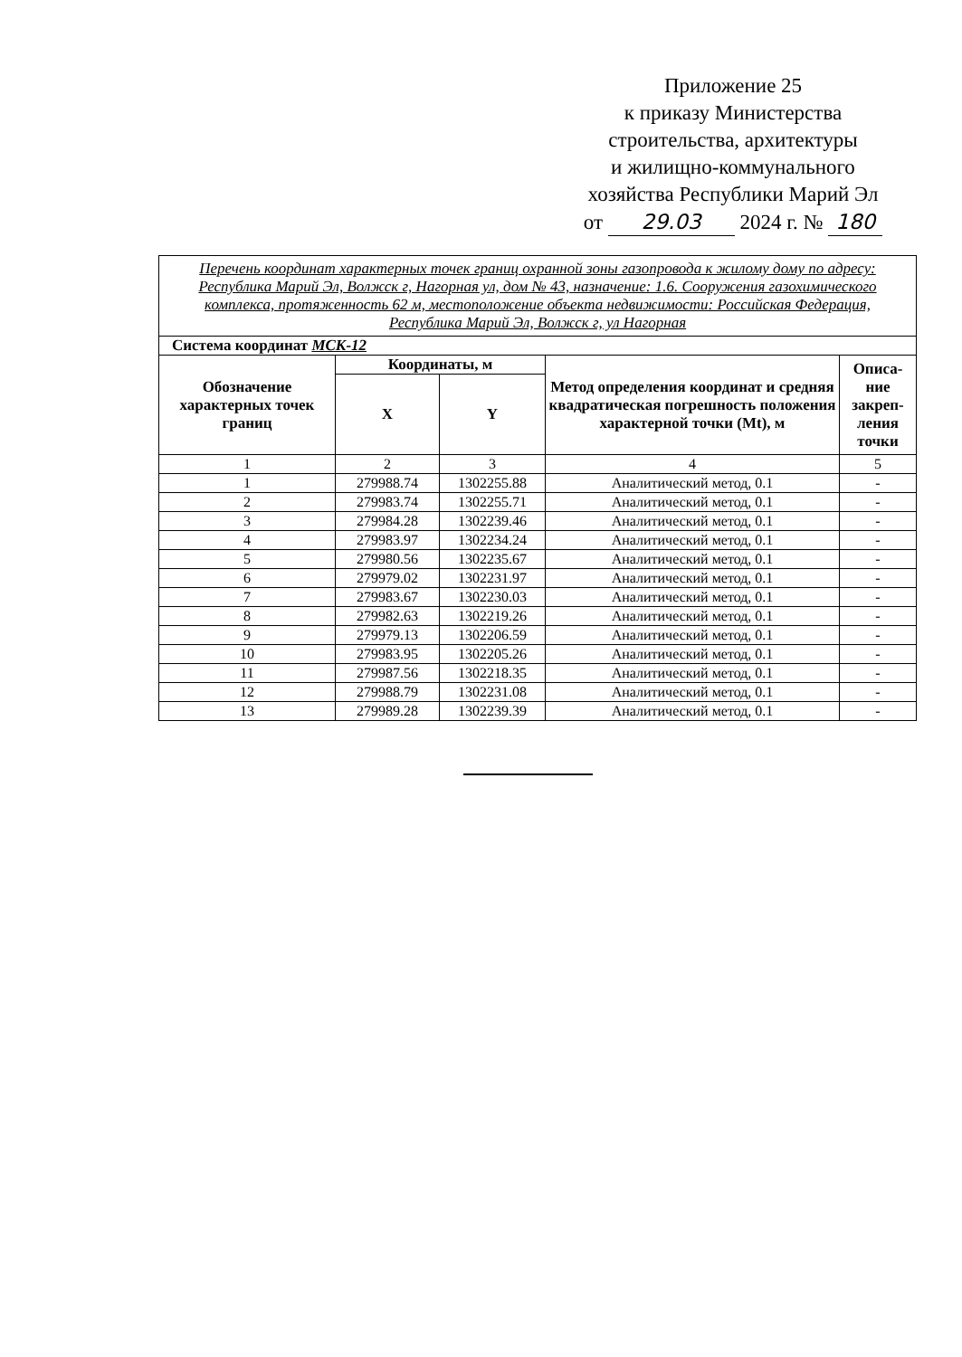Приложение 25
к приказу Министерства
строительства, архитектуры
и жилищно-коммунального
хозяйства Республики Марий Эл
от 29.03 2024 г. № 180
| Перечень координат характерных точек границ охранной зоны газопровода к жилому дому по адресу: Республика Марий Эл, Волжск г, Нагорная ул, дом № 43, назначение: 1.6. Сооружения газохимического комплекса, протяженность 62 м, местоположение объекта недвижимости: Российская Федерация, Республика Марий Эл, Волжск г, ул Нагорная | | | | |
| Система координат МСК-12 | | | | |
| Обозначение характерных точек границ | Координаты, м | | Метод определения координат и средняя квадратическая погрешность положения характерной точки (Mt), м | Описа-ние закреп-ления точки |
| | X | Y | | |
| 1 | 2 | 3 | 4 | 5 |
| 1 | 279988.74 | 1302255.88 | Аналитический метод, 0.1 | - |
| 2 | 279983.74 | 1302255.71 | Аналитический метод, 0.1 | - |
| 3 | 279984.28 | 1302239.46 | Аналитический метод, 0.1 | - |
| 4 | 279983.97 | 1302234.24 | Аналитический метод, 0.1 | - |
| 5 | 279980.56 | 1302235.67 | Аналитический метод, 0.1 | - |
| 6 | 279979.02 | 1302231.97 | Аналитический метод, 0.1 | - |
| 7 | 279983.67 | 1302230.03 | Аналитический метод, 0.1 | - |
| 8 | 279982.63 | 1302219.26 | Аналитический метод, 0.1 | - |
| 9 | 279979.13 | 1302206.59 | Аналитический метод, 0.1 | - |
| 10 | 279983.95 | 1302205.26 | Аналитический метод, 0.1 | - |
| 11 | 279987.56 | 1302218.35 | Аналитический метод, 0.1 | - |
| 12 | 279988.79 | 1302231.08 | Аналитический метод, 0.1 | - |
| 13 | 279989.28 | 1302239.39 | Аналитический метод, 0.1 | - |